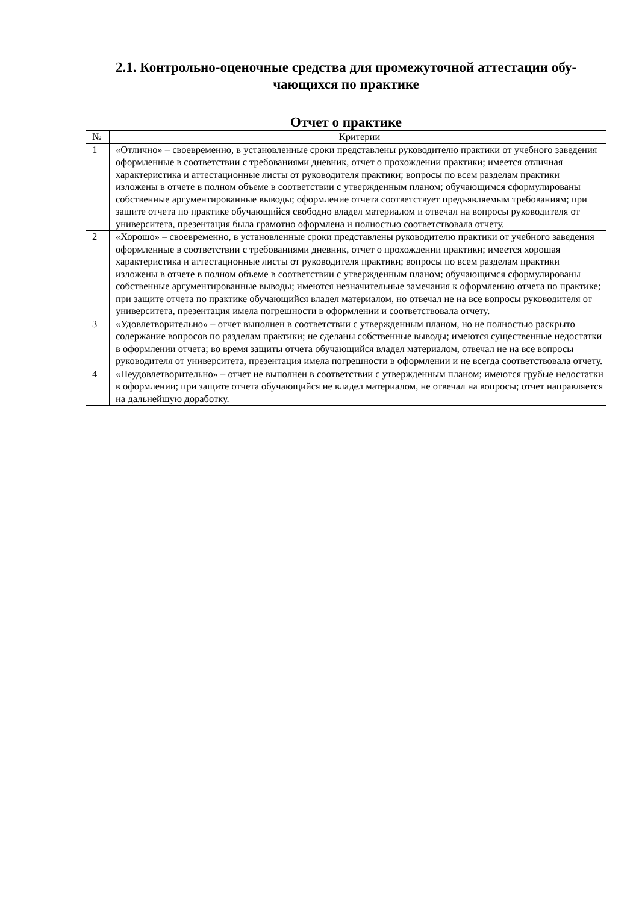2.1. Контрольно-оценочные средства для промежуточной аттестации обу-
чающихся по практике
Отчет о практике
| № | Критерии |
| --- | --- |
| 1 | «Отлично» – своевременно, в установленные сроки представлены руководителю практики от учебного заведения оформленные в соответствии с требованиями дневник, отчет о прохождении практики; имеется отличная характеристика и аттестационные листы от руководителя практики; вопросы по всем разделам практики изложены в отчете в полном объеме в соответствии с утвержденным планом; обучающимся сформулированы собственные аргументированные выводы; оформление отчета соответствует предъявляемым требованиям; при защите отчета по практике обучающийся свободно владел материалом и отвечал на вопросы руководителя от университета, презентация была грамотно оформлена и полностью соответствовала отчету. |
| 2 | «Хорошо» – своевременно, в установленные сроки представлены руководителю практики от учебного заведения оформленные в соответствии с требованиями дневник, отчет о прохождении практики; имеется хорошая характеристика и аттестационные листы от руководителя практики; вопросы по всем разделам практики изложены в отчете в полном объеме в соответствии с утвержденным планом; обучающимся сформулированы собственные аргументированные выводы; имеются незначительные замечания к оформлению отчета по практике; при защите отчета по практике обучающийся владел материалом, но отвечал не на все вопросы руководителя от университета, презентация имела погрешности в оформлении и соответствовала отчету. |
| 3 | «Удовлетворительно» – отчет выполнен в соответствии с утвержденным планом, но не полностью раскрыто содержание вопросов по разделам практики; не сделаны собственные выводы; имеются существенные недостатки в оформлении отчета; во время защиты отчета обучающийся владел материалом, отвечал не на все вопросы руководителя от университета, презентация имела погрешности в оформлении и не всегда соответствовала отчету. |
| 4 | «Неудовлетворительно» – отчет не выполнен в соответствии с утвержденным планом; имеются грубые недостатки в оформлении; при защите отчета обучающийся не владел материалом, не отвечал на вопросы; отчет направляется на дальнейшую доработку. |